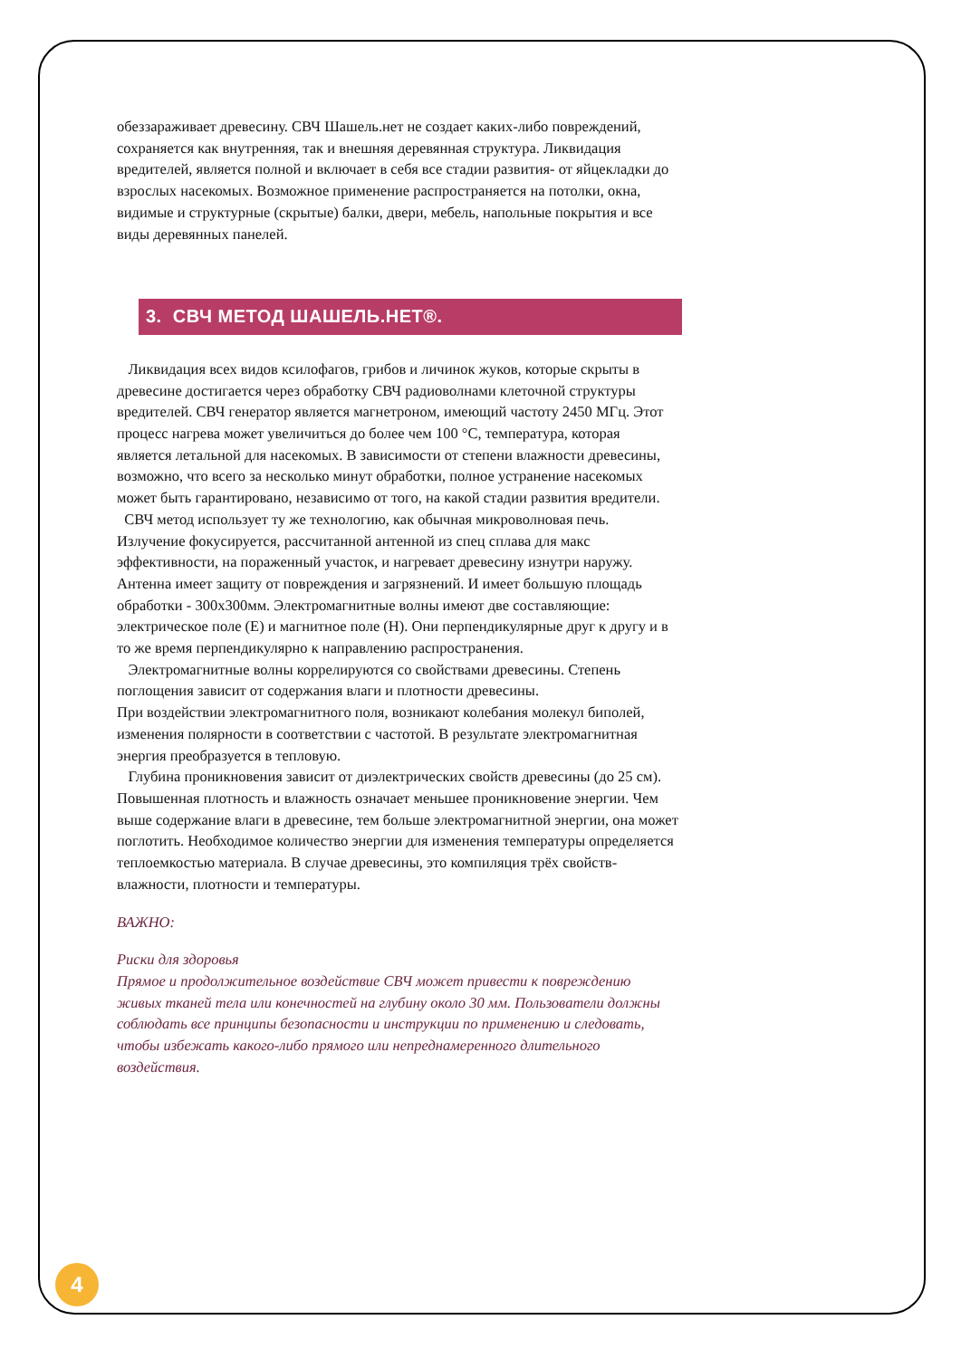обеззараживает древесину. СВЧ Шашель.нет не создает каких-либо повреждений, сохраняется как внутренняя, так и внешняя деревянная структура. Ликвидация вредителей, является полной и включает в себя все стадии развития- от яйцекладки до взрослых насекомых. Возможное применение распространяется на потолки, окна, видимые и структурные (скрытые) балки, двери, мебель, напольные покрытия и все виды деревянных панелей.
3. СВЧ МЕТОД ШАШЕЛЬ.НЕТ®.
Ликвидация всех видов ксилофагов, грибов и личинок жуков, которые скрыты в древесине достигается через обработку СВЧ радиоволнами клеточной структуры вредителей. СВЧ генератор является магнетроном, имеющий частоту 2450 МГц. Этот процесс нагрева может увеличиться до более чем 100 °C, температура, которая является летальной для насекомых. В зависимости от степени влажности древесины, возможно, что всего за несколько минут обработки, полное устранение насекомых может быть гарантировано, независимо от того, на какой стадии развития вредители.
СВЧ метод использует ту же технологию, как обычная микроволновая печь. Излучение фокусируется, рассчитанной антенной из спец сплава для макс эффективности, на пораженный участок, и нагревает древесину изнутри наружу. Антенна имеет защиту от повреждения и загрязнений. И имеет большую площадь обработки - 300х300мм. Электромагнитные волны имеют две составляющие: электрическое поле (E) и магнитное поле (H). Они перпендикулярные друг к другу и в то же время перпендикулярно к направлению распространения.
Электромагнитные волны коррелируются со свойствами древесины. Степень поглощения зависит от содержания влаги и плотности древесины.
При воздействии электромагнитного поля, возникают колебания молекул биполей, изменения полярности в соответствии с частотой. В результате электромагнитная энергия преобразуется в тепловую.
Глубина проникновения зависит от диэлектрических свойств древесины (до 25 см). Повышенная плотность и влажность означает меньшее проникновение энергии. Чем выше содержание влаги в древесине, тем больше электромагнитной энергии, она может поглотить. Необходимое количество энергии для изменения температуры определяется теплоемкостью материала. В случае древесины, это компиляция трёх свойств- влажности, плотности и температуры.
ВАЖНО:
Риски для здоровья
Прямое и продолжительное воздействие СВЧ может привести к повреждению живых тканей тела или конечностей на глубину около 30 мм. Пользователи должны соблюдать все принципы безопасности и инструкции по применению и следовать, чтобы избежать какого-либо прямого или непреднамеренного длительного воздействия.
4